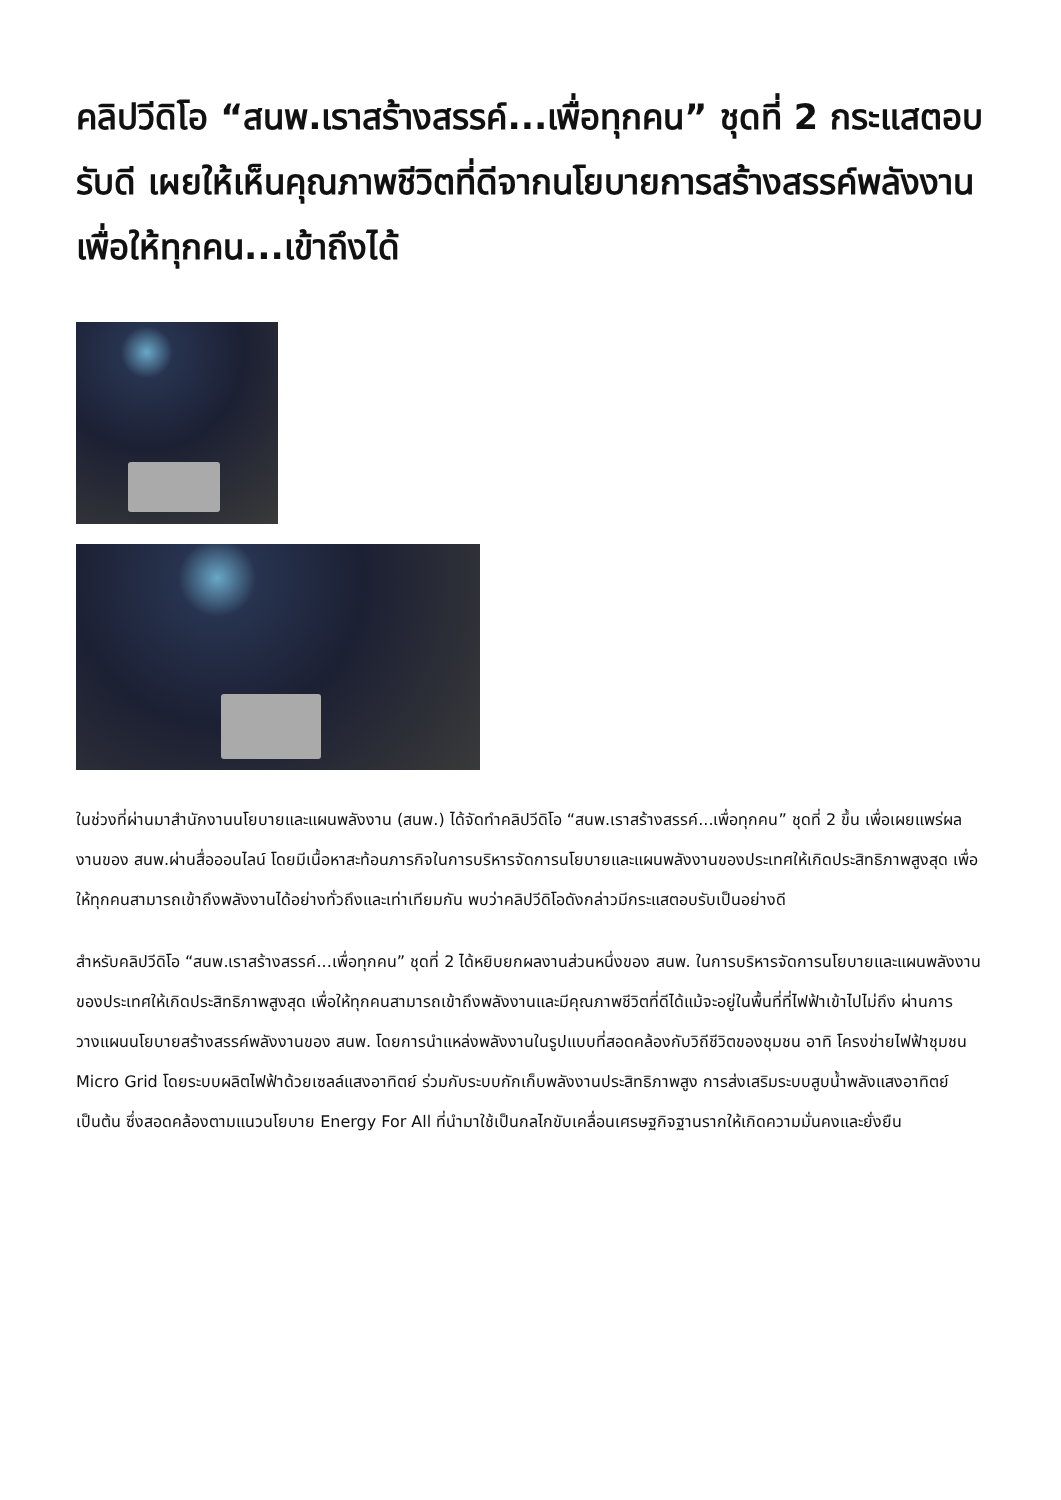คลิปวีดิโอ “สนพ.เราสร้างสรรค์...เพื่อทุกคน” ชุดที่ 2 กระแสตอบรับดี เผยให้เห็นคุณภาพชีวิตที่ดีจากนโยบายการสร้างสรรค์พลังงานเพื่อให้ทุกคน...เข้าถึงได้
ในช่วงที่ผ่านมาสำนักงานนโยบายและแผนพลังงาน (สนพ.) ได้จัดทำคลิปวีดิโอ “สนพ.เราสร้างสรรค์...เพื่อทุกคน” ชุดที่ 2 ขึ้น เพื่อเผยแพร่ผลงานของ สนพ.ผ่านสื่อออนไลน์ โดยมีเนื้อหาสะท้อนภารกิจในการบริหารจัดการนโยบายและแผนพลังงานของประเทศให้เกิดประสิทธิภาพสูงสุด เพื่อให้ทุกคนสามารถเข้าถึงพลังงานได้อย่างทั่วถึงและเท่าเทียมกัน พบว่าคลิปวีดิโอดังกล่าวมีกระแสตอบรับเป็นอย่างดี
สำหรับคลิปวีดิโอ “สนพ.เราสร้างสรรค์...เพื่อทุกคน” ชุดที่ 2 ได้หยิบยกผลงานส่วนหนึ่งของ สนพ. ในการบริหารจัดการนโยบายและแผนพลังงานของประเทศให้เกิดประสิทธิภาพสูงสุด เพื่อให้ทุกคนสามารถเข้าถึงพลังงานและมีคุณภาพชีวิตที่ดีได้แม้จะอยู่ในพื้นที่ที่ไฟฟ้าเข้าไปไม่ถึง ผ่านการวางแผนนโยบายสร้างสรรค์พลังงานของ สนพ. โดยการนำแหล่งพลังงานในรูปแบบที่สอดคล้องกับวิถีชีวิตของชุมชน อาทิ โครงข่ายไฟฟ้าชุมชน Micro Grid โดยระบบผลิตไฟฟ้าด้วยเซลล์แสงอาทิตย์ ร่วมกับระบบกักเก็บพลังงานประสิทธิภาพสูง การส่งเสริมระบบสูบน้ำพลังแสงอาทิตย์ เป็นต้น ซึ่งสอดคล้องตามแนวนโยบาย Energy For All ที่นำมาใช้เป็นกลไกขับเคลื่อนเศรษฐกิจฐานรากให้เกิดความมั่นคงและยั่งยืน